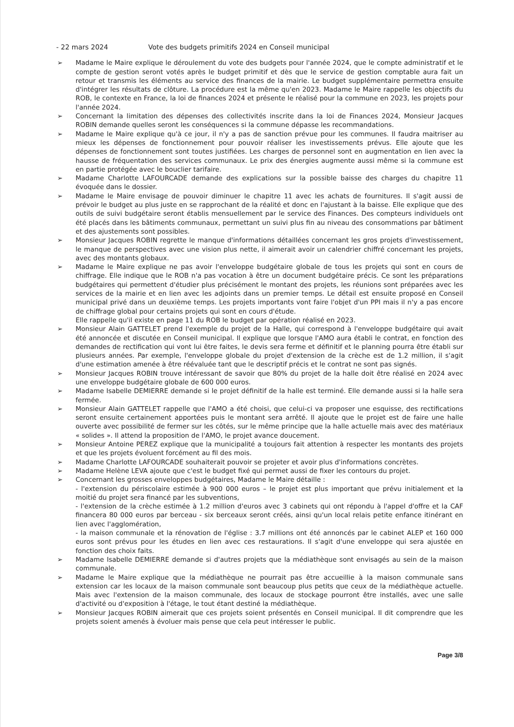- 22 mars 2024 Vote des budgets primitifs 2024 en Conseil municipal
➢ Madame le Maire explique le déroulement du vote des budgets pour l'année 2024, que le compte administratif et le compte de gestion seront votés après le budget primitif et dès que le service de gestion comptable aura fait un retour et transmis les éléments au service des finances de la mairie. Le budget supplémentaire permettra ensuite d'intégrer les résultats de clôture. La procédure est la même qu'en 2023. Madame le Maire rappelle les objectifs du ROB, le contexte en France, la loi de finances 2024 et présente le réalisé pour la commune en 2023, les projets pour l'année 2024.
➢ Concernant la limitation des dépenses des collectivités inscrite dans la loi de Finances 2024, Monsieur Jacques ROBIN demande quelles seront les conséquences si la commune dépasse les recommandations.
➢ Madame le Maire explique qu'à ce jour, il n'y a pas de sanction prévue pour les communes. Il faudra maitriser au mieux les dépenses de fonctionnement pour pouvoir réaliser les investissements prévus. Elle ajoute que les dépenses de fonctionnement sont toutes justifiées. Les charges de personnel sont en augmentation en lien avec la hausse de fréquentation des services communaux. Le prix des énergies augmente aussi même si la commune est en partie protégée avec le bouclier tarifaire.
➢ Madame Charlotte LAFOURCADE demande des explications sur la possible baisse des charges du chapitre 11 évoquée dans le dossier.
➢ Madame le Maire envisage de pouvoir diminuer le chapitre 11 avec les achats de fournitures. Il s'agit aussi de prévoir le budget au plus juste en se rapprochant de la réalité et donc en l'ajustant à la baisse. Elle explique que des outils de suivi budgétaire seront établis mensuellement par le service des Finances. Des compteurs individuels ont été placés dans les bâtiments communaux, permettant un suivi plus fin au niveau des consommations par bâtiment et des ajustements sont possibles.
➢ Monsieur Jacques ROBIN regrette le manque d'informations détaillées concernant les gros projets d'investissement, le manque de perspectives avec une vision plus nette, il aimerait avoir un calendrier chiffré concernant les projets, avec des montants globaux.
➢ Madame le Maire explique ne pas avoir l'enveloppe budgétaire globale de tous les projets qui sont en cours de chiffrage. Elle indique que le ROB n'a pas vocation à être un document budgétaire précis. Ce sont les préparations budgétaires qui permettent d'étudier plus précisément le montant des projets, les réunions sont préparées avec les services de la mairie et en lien avec les adjoints dans un premier temps. Le détail est ensuite proposé en Conseil municipal privé dans un deuxième temps. Les projets importants vont faire l'objet d'un PPI mais il n'y a pas encore de chiffrage global pour certains projets qui sont en cours d'étude.
Elle rappelle qu'il existe en page 11 du ROB le budget par opération réalisé en 2023.
➢ Monsieur Alain GATTELET prend l'exemple du projet de la Halle, qui correspond à l'enveloppe budgétaire qui avait été annoncée et discutée en Conseil municipal. Il explique que lorsque l'AMO aura établi le contrat, en fonction des demandes de rectification qui vont lui être faites, le devis sera ferme et définitif et le planning pourra être établi sur plusieurs années. Par exemple, l'enveloppe globale du projet d'extension de la crèche est de 1.2 million, il s'agit d'une estimation amenée à être réévaluée tant que le descriptif précis et le contrat ne sont pas signés.
➢ Monsieur Jacques ROBIN trouve intéressant de savoir que 80% du projet de la halle doit être réalisé en 2024 avec une enveloppe budgétaire globale de 600 000 euros.
➢ Madame Isabelle DEMIERRE demande si le projet définitif de la halle est terminé. Elle demande aussi si la halle sera fermée.
➢ Monsieur Alain GATTELET rappelle que l'AMO a été choisi, que celui-ci va proposer une esquisse, des rectifications seront ensuite certainement apportées puis le montant sera arrêté. Il ajoute que le projet est de faire une halle ouverte avec possibilité de fermer sur les côtés, sur le même principe que la halle actuelle mais avec des matériaux « solides ». Il attend la proposition de l'AMO, le projet avance doucement.
➢ Monsieur Antoine PEREZ explique que la municipalité a toujours fait attention à respecter les montants des projets et que les projets évoluent forcément au fil des mois.
➢ Madame Charlotte LAFOURCADE souhaiterait pouvoir se projeter et avoir plus d'informations concrètes.
➢ Madame Helène LEVA ajoute que c'est le budget fixé qui permet aussi de fixer les contours du projet.
➢ Concernant les grosses enveloppes budgétaires, Madame le Maire détaille :
- l'extension du périscolaire estimée à 900 000 euros – le projet est plus important que prévu initialement et la moitié du projet sera financé par les subventions,
- l'extension de la crèche estimée à 1.2 million d'euros avec 3 cabinets qui ont répondu à l'appel d'offre et la CAF financera 80 000 euros par berceau - six berceaux seront créés, ainsi qu'un local relais petite enfance itinérant en lien avec l'agglomération,
- la maison communale et la rénovation de l'église : 3.7 millions ont été annoncés par le cabinet ALEP et 160 000 euros sont prévus pour les études en lien avec ces restaurations. Il s'agit d'une enveloppe qui sera ajustée en fonction des choix faits.
➢ Madame Isabelle DEMIERRE demande si d'autres projets que la médiathèque sont envisagés au sein de la maison communale.
➢ Madame le Maire explique que la médiathèque ne pourrait pas être accueillie à la maison communale sans extension car les locaux de la maison communale sont beaucoup plus petits que ceux de la médiathèque actuelle. Mais avec l'extension de la maison communale, des locaux de stockage pourront être installés, avec une salle d'activité ou d'exposition à l'étage, le tout étant destiné la médiathèque.
➢ Monsieur Jacques ROBIN aimerait que ces projets soient présentés en Conseil municipal. Il dit comprendre que les projets soient amenés à évoluer mais pense que cela peut intéresser le public.
Page 3/8